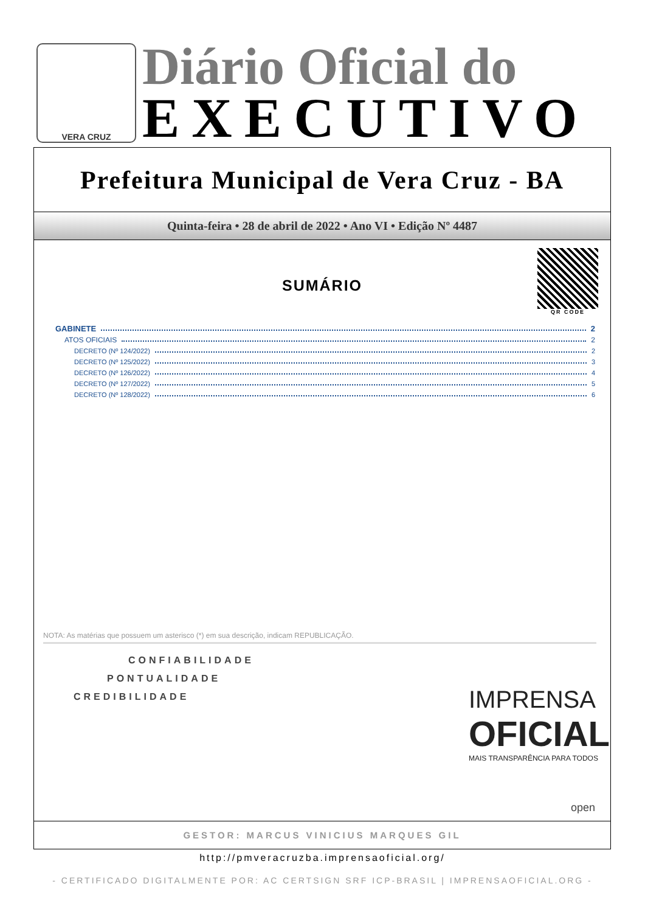VERA CRUZ
Diário Oficial do
EXECUTIVO
Prefeitura Municipal de Vera Cruz - BA
Quinta-feira • 28 de abril de 2022 • Ano VI • Edição Nº 4487
QR CODE
SUMÁRIO
GABINETE 2
ATOS OFICIAIS 2
DECRETO (Nº 124/2022) 2
DECRETO (Nº 125/2022) 3
DECRETO (Nº 126/2022) 4
DECRETO (Nº 127/2022) 5
DECRETO (Nº 128/2022) 6
NOTA: As matérias que possuem um asterisco (*) em sua descrição, indicam REPUBLICAÇÃO.
CONFIABILIDADE
PONTUALIDADE
CREDIBILIDADE
IMPRENSA
OFICIAL
MAIS TRANSPARÊNCIA PARA TODOS
open
GESTOR: MARCUS VINICIUS MARQUES GIL
http://pmveracruzba.imprensaoficial.org/
- CERTIFICADO DIGITALMENTE POR: AC CERTSIGN SRF ICP-BRASIL | IMPRENSAOFICIAL.ORG -